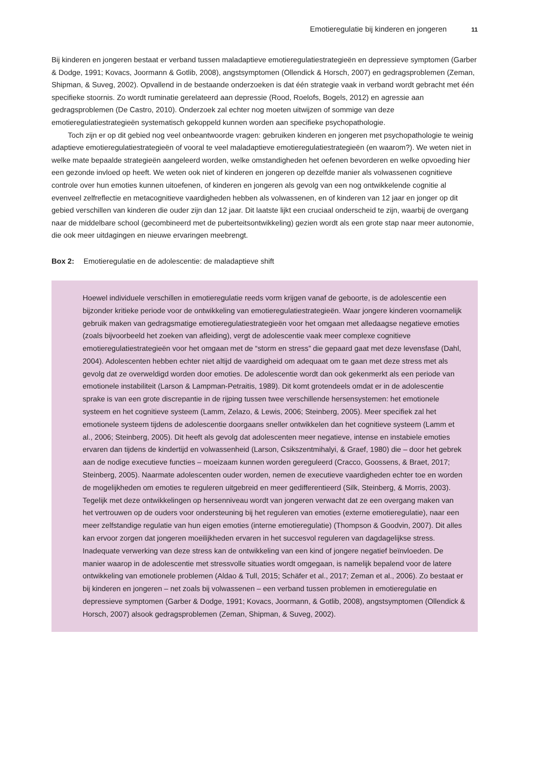Emotieregulatie bij kinderen en jongeren 11
Bij kinderen en jongeren bestaat er verband tussen maladaptieve emotieregulatiestrategieën en depressieve symptomen (Garber & Dodge, 1991; Kovacs, Joormann & Gotlib, 2008), angstsymptomen (Ollendick & Horsch, 2007) en gedragsproblemen (Zeman, Shipman, & Suveg, 2002). Opvallend in de bestaande onderzoeken is dat één strategie vaak in verband wordt gebracht met één specifieke stoornis. Zo wordt ruminatie gerelateerd aan depressie (Rood, Roelofs, Bogels, 2012) en agressie aan gedragsproblemen (De Castro, 2010). Onderzoek zal echter nog moeten uitwijzen of sommige van deze emotieregulatiestrategieën systematisch gekoppeld kunnen worden aan specifieke psychopathologie.
Toch zijn er op dit gebied nog veel onbeantwoorde vragen: gebruiken kinderen en jongeren met psychopathologie te weinig adaptieve emotieregulatiestrategieën of vooral te veel maladaptieve emotieregulatiestrategieën (en waarom?). We weten niet in welke mate bepaalde strategieën aangeleerd worden, welke omstandigheden het oefenen bevorderen en welke opvoeding hier een gezonde invloed op heeft. We weten ook niet of kinderen en jongeren op dezelfde manier als volwassenen cognitieve controle over hun emoties kunnen uitoefenen, of kinderen en jongeren als gevolg van een nog ontwikkelende cognitie al evenveel zelfreflectie en metacognitieve vaardigheden hebben als volwassenen, en of kinderen van 12 jaar en jonger op dit gebied verschillen van kinderen die ouder zijn dan 12 jaar. Dit laatste lijkt een cruciaal onderscheid te zijn, waarbij de overgang naar de middelbare school (gecombineerd met de puberteitsontwikkeling) gezien wordt als een grote stap naar meer autonomie, die ook meer uitdagingen en nieuwe ervaringen meebrengt.
Box 2: Emotieregulatie en de adolescentie: de maladaptieve shift
Hoewel individuele verschillen in emotieregulatie reeds vorm krijgen vanaf de geboorte, is de adolescentie een bijzonder kritieke periode voor de ontwikkeling van emotieregulatiestrategieën. Waar jongere kinderen voornamelijk gebruik maken van gedragsmatige emotieregulatiestrategieën voor het omgaan met alledaagse negatieve emoties (zoals bijvoorbeeld het zoeken van afleiding), vergt de adolescentie vaak meer complexe cognitieve emotieregulatiestrategieën voor het omgaan met de “storm en stress” die gepaard gaat met deze levensfase (Dahl, 2004). Adolescenten hebben echter niet altijd de vaardigheid om adequaat om te gaan met deze stress met als gevolg dat ze overweldigd worden door emoties. De adolescentie wordt dan ook gekenmerkt als een periode van emotionele instabiliteit (Larson & Lampman-Petraitis, 1989). Dit komt grotendeels omdat er in de adolescentie sprake is van een grote discrepantie in de rijping tussen twee verschillende hersensystemen: het emotionele systeem en het cognitieve systeem (Lamm, Zelazo, & Lewis, 2006; Steinberg, 2005). Meer specifiek zal het emotionele systeem tijdens de adolescentie doorgaans sneller ontwikkelen dan het cognitieve systeem (Lamm et al., 2006; Steinberg, 2005). Dit heeft als gevolg dat adolescenten meer negatieve, intense en instabiele emoties ervaren dan tijdens de kindertijd en volwassenheid (Larson, Csikszentmihalyi, & Graef, 1980) die – door het gebrek aan de nodige executieve functies – moeizaam kunnen worden gereguleerd (Cracco, Goossens, & Braet, 2017; Steinberg, 2005). Naarmate adolescenten ouder worden, nemen de executieve vaardigheden echter toe en worden de mogelijkheden om emoties te reguleren uitgebreid en meer gedifferentieerd (Silk, Steinberg, & Morris, 2003). Tegelijk met deze ontwikkelingen op hersenniveau wordt van jongeren verwacht dat ze een overgang maken van het vertrouwen op de ouders voor ondersteuning bij het reguleren van emoties (externe emotieregulatie), naar een meer zelfstandige regulatie van hun eigen emoties (interne emotieregulatie) (Thompson & Goodvin, 2007). Dit alles kan ervoor zorgen dat jongeren moeilijkheden ervaren in het succesvol reguleren van dagdagelijkse stress. Inadequate verwerking van deze stress kan de ontwikkeling van een kind of jongere negatief beïnvloeden. De manier waarop in de adolescentie met stressvolle situaties wordt omgegaan, is namelijk bepalend voor de latere ontwikkeling van emotionele problemen (Aldao & Tull, 2015; Schäfer et al., 2017; Zeman et al., 2006). Zo bestaat er bij kinderen en jongeren – net zoals bij volwassenen – een verband tussen problemen in emotieregulatie en depressieve symptomen (Garber & Dodge, 1991; Kovacs, Joormann, & Gotlib, 2008), angstsymptomen (Ollendick & Horsch, 2007) alsook gedragsproblemen (Zeman, Shipman, & Suveg, 2002).